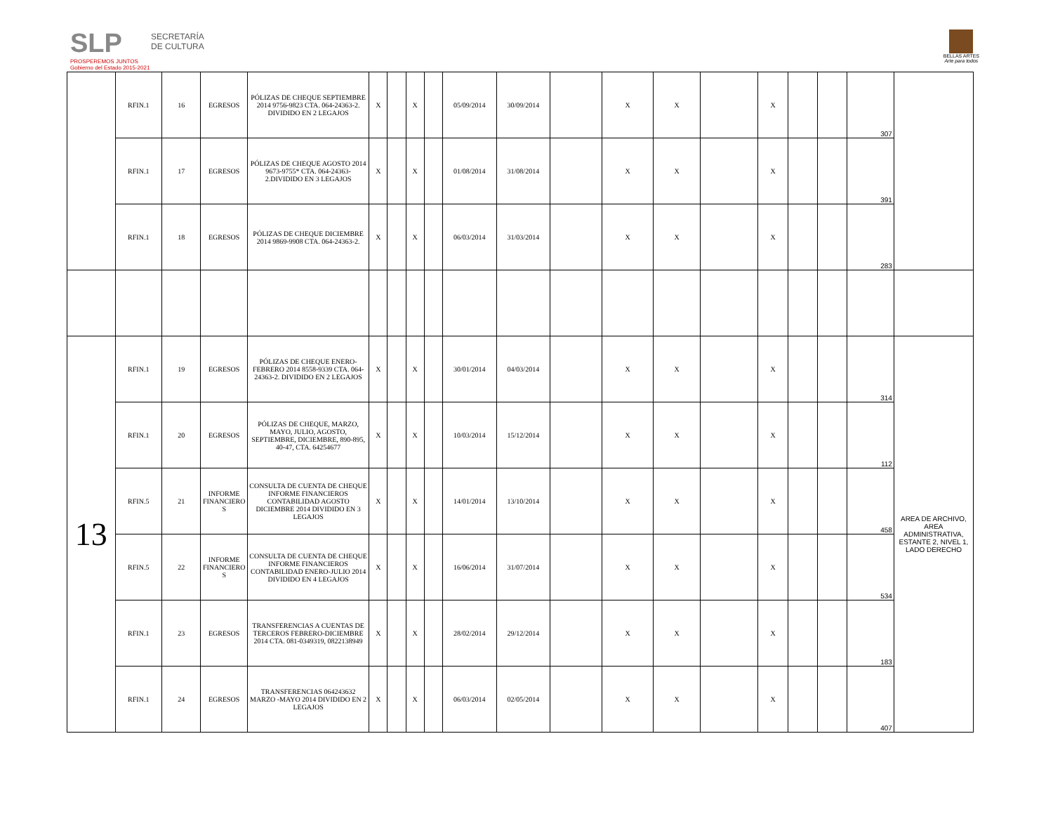SLP
PROSPEREMOS JUNTOS
Gobierno del Estado 2015-2021
SECRETARÍA
DE CULTURA
BELLAS ARTES
Arte para todos
| | RFIN.1 | 16 | EGRESOS | PÓLIZAS DE CHEQUE SEPTIEMBRE 2014 9756-9823 CTA. 064-24363-2. DIVIDIDO EN 2 LEGAJOS | X | | X | | 05/09/2014 | 30/09/2014 | | X | X | | X | | | 307 | |
| | RFIN.1 | 17 | EGRESOS | PÓLIZAS DE CHEQUE AGOSTO 2014 9673-9755* CTA. 064-24363-2.DIVIDIDO EN 3 LEGAJOS | X | | X | | 01/08/2014 | 31/08/2014 | | X | X | | X | | | 391 | |
| | RFIN.1 | 18 | EGRESOS | PÓLIZAS DE CHEQUE DICIEMBRE 2014 9869-9908 CTA. 064-24363-2. | X | | X | | 06/03/2014 | 31/03/2014 | | X | X | | X | | | 283 | |
| 13 | RFIN.1 | 19 | EGRESOS | PÓLIZAS DE CHEQUE ENERO-FEBRERO 2014 8558-9339 CTA. 064-24363-2. DIVIDIDO EN 2 LEGAJOS | X | | X | | 30/01/2014 | 04/03/2014 | | X | X | | X | | | 314 | AREA DE ARCHIVO, AREA ADMINISTRATIVA, ESTANTE 2, NIVEL 1, LADO DERECHO |
| | RFIN.1 | 20 | EGRESOS | PÓLIZAS DE CHEQUE, MARZO, MAYO, JULIO, AGOSTO, SEPTIEMBRE, DICIEMBRE, 890-895, 40-47, CTA. 64254677 | X | | X | | 10/03/2014 | 15/12/2014 | | X | X | | X | | | 112 | |
| | RFIN.5 | 21 | INFORME FINANCIERO S | CONSULTA DE CUENTA DE CHEQUE INFORME FINANCIEROS CONTABILIDAD AGOSTO DICIEMBRE 2014 DIVIDIDO EN 3 LEGAJOS | X | | X | | 14/01/2014 | 13/10/2014 | | X | X | | X | | | 458 | |
| | RFIN.5 | 22 | INFORME FINANCIERO S | CONSULTA DE CUENTA DE CHEQUE INFORME FINANCIEROS CONTABILIDAD ENERO-JULIO 2014 DIVIDIDO EN 4 LEGAJOS | X | | X | | 16/06/2014 | 31/07/2014 | | X | X | | X | | | 534 | |
| | RFIN.1 | 23 | EGRESOS | TRANSFERENCIAS A CUENTAS DE TERCEROS FEBRERO-DICIEMBRE 2014 CTA. 081-0349319, 0822138949 | X | | X | | 28/02/2014 | 29/12/2014 | | X | X | | X | | | 183 | |
| | RFIN.1 | 24 | EGRESOS | TRANSFERENCIAS 064243632 MARZO -MAYO 2014 DIVIDIDO EN 2 LEGAJOS | X | | X | | 06/03/2014 | 02/05/2014 | | X | X | | X | | | 407 | |